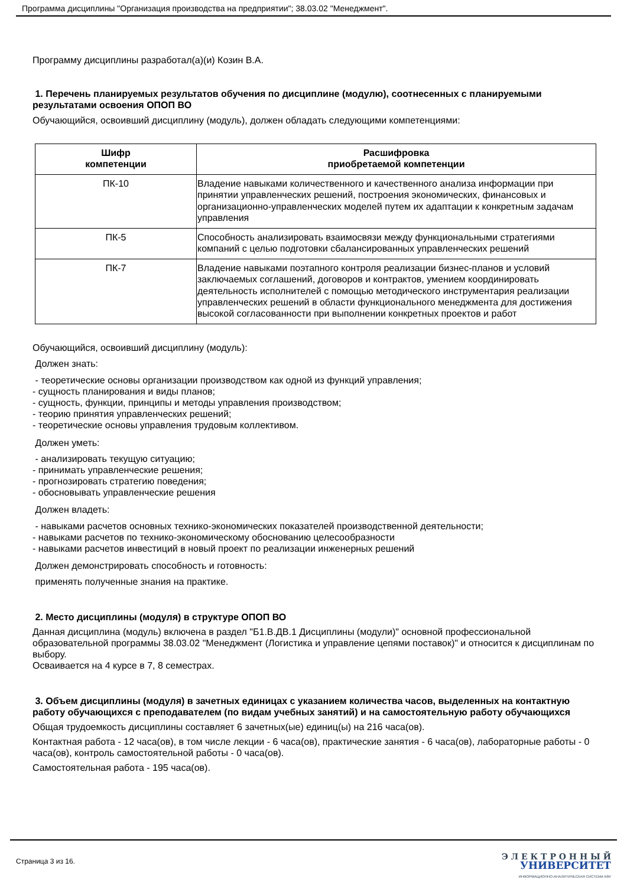Программа дисциплины "Организация производства на предприятии"; 38.03.02 "Менеджмент".
Программу дисциплины разработал(а)(и) Козин В.А.
1. Перечень планируемых результатов обучения по дисциплине (модулю), соотнесенных с планируемыми результатами освоения ОПОП ВО
Обучающийся, освоивший дисциплину (модуль), должен обладать следующими компетенциями:
| Шифр компетенции | Расшифровка приобретаемой компетенции |
| --- | --- |
| ПК-10 | Владение навыками количественного и качественного анализа информации при принятии управленческих решений, построения экономических, финансовых и организационно-управленческих моделей путем их адаптации к конкретным задачам управления |
| ПК-5 | Способность анализировать взаимосвязи между функциональными стратегиями компаний с целью подготовки сбалансированных управленческих решений |
| ПК-7 | Владение навыками поэтапного контроля реализации бизнес-планов и условий заключаемых соглашений, договоров и контрактов, умением координировать деятельность исполнителей с помощью методического инструментария реализации управленческих решений в области функционального менеджмента для достижения высокой согласованности при выполнении конкретных проектов и работ |
Обучающийся, освоивший дисциплину (модуль):
Должен знать:
- теоретические основы организации производством как одной из функций управления;
- сущность планирования и виды планов;
- сущность, функции, принципы и методы управления производством;
- теорию принятия управленческих решений;
- теоретические основы управления трудовым коллективом.
Должен уметь:
- анализировать текущую ситуацию;
- принимать управленческие решения;
- прогнозировать стратегию поведения;
- обосновывать управленческие решения
Должен владеть:
- навыками расчетов основных технико-экономических показателей производственной деятельности;
- навыками расчетов по технико-экономическому обоснованию целесообразности
- навыками расчетов инвестиций в новый проект по реализации инженерных решений
Должен демонстрировать способность и готовность:
применять полученные знания на практике.
2. Место дисциплины (модуля) в структуре ОПОП ВО
Данная дисциплина (модуль) включена в раздел "Б1.В.ДВ.1 Дисциплины (модули)" основной профессиональной образовательной программы 38.03.02 "Менеджмент (Логистика и управление цепями поставок)" и относится к дисциплинам по выбору.
Осваивается на 4 курсе в 7, 8 семестрах.
3. Объем дисциплины (модуля) в зачетных единицах с указанием количества часов, выделенных на контактную работу обучающихся с преподавателем (по видам учебных занятий) и на самостоятельную работу обучающихся
Общая трудоемкость дисциплины составляет 6 зачетных(ые) единиц(ы) на 216 часа(ов).
Контактная работа - 12 часа(ов), в том числе лекции - 6 часа(ов), практические занятия - 6 часа(ов), лабораторные работы - 0 часа(ов), контроль самостоятельной работы - 0 часа(ов).
Самостоятельная работа - 195 часа(ов).
Страница 3 из 16.
Э Л Е К Т Р О Н Н Ы Й
УНИВЕРСИТЕТ
ИНФОРМАЦИОННО-АНАЛИТИЧЕСКАЯ СИСТЕМА КФУ